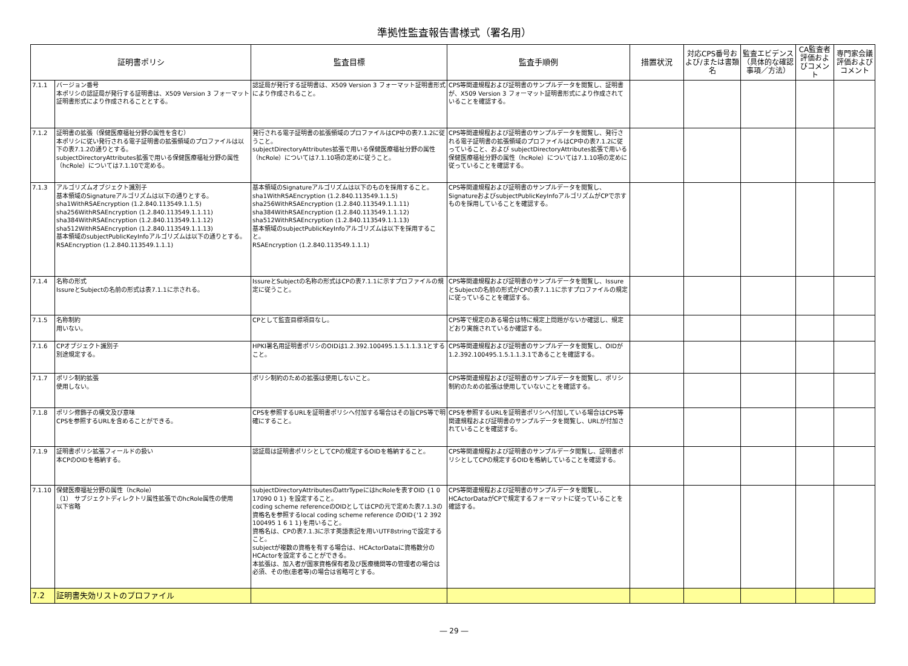準拠性監査報告書様式（署名用）
| 証明書ポリシ | | 監査目標 | 監査手順例 | 措置状況 | 対応CPS番号および/または書類名 | 監査エビデンス（具体的な確認事項／方法） | CA監査者評価およびコメント | 専門家会議評価およびコメント |
| --- | --- | --- | --- | --- | --- | --- | --- | --- |
| 7.1.1 | バージョン番号 本ポリシの認証局が発行する証明書は、X509 Version 3 フォーマット証明書形式により作成されることとする。 | 認証局が発行する証明書は、X509 Version 3 フォーマット証明書形式により作成されること。 | CPS等関連規程および証明書のサンプルデータを閲覧し、証明書が、X509 Version 3 フォーマット証明書形式により作成されていることを確認する。 | | | | | |
| 7.1.2 | 証明書の拡張（保健医療福祉分野の属性を含む） 本ポリシに従い発行される電子証明書の拡張領域のプロファイルは以下の表7.1.2の通りとする。 subjectDirectoryAttributes拡張で用いる保健医療福祉分野の属性（hcRole）については7.1.10で定める。 | 発行される電子証明書の拡張領域のプロファイルはCP中の表7.1.2に従うこと。 subjectDirectoryAttributes拡張で用いる保健医療福祉分野の属性（hcRole）については7.1.10項の定めに従うこと。 | CPS等関連規程および証明書のサンプルデータを閲覧し、発行される電子証明書の拡張領域のプロファイルはCP中の表7.1.2に従っていること、および subjectDirectoryAttributes拡張で用いる保健医療福祉分野の属性（hcRole）については7.1.10項の定めに従っていることを確認する。 | | | | | |
| 7.1.3 | アルゴリズムオブジェクト識別子 基本領域のSignatureアルゴリズムは以下の通りとする。 sha1WithRSAEncryption (1.2.840.113549.1.1.5) sha256WithRSAEncryption (1.2.840.113549.1.1.11) sha384WithRSAEncryption (1.2.840.113549.1.1.12) sha512WithRSAEncryption (1.2.840.113549.1.1.13) 基本領域のsubjectPublicKeyInfoアルゴリズムは以下の通りとする。 RSAEncryption (1.2.840.113549.1.1.1) | 基本領域のSignatureアルゴリズムは以下のものを採用すること。 sha1WithRSAEncryption (1.2.840.113549.1.1.5) sha256WithRSAEncryption (1.2.840.113549.1.1.11) sha384WithRSAEncryption (1.2.840.113549.1.1.12) sha512WithRSAEncryption (1.2.840.113549.1.1.13) 基本領域のsubjectPublicKeyInfoアルゴリズムは以下を採用すること。 RSAEncryption (1.2.840.113549.1.1.1) | CPS等関連規程および証明書のサンプルデータを閲覧し、SignatureおよびsubjectPublicKeyInfoアルゴリズムがCPで示すものを採用していることを確認する。 | | | | | |
| 7.1.4 | 名称の形式 IssureとSubjectの名前の形式は表7.1.1に示される。 | IssureとSubjectの名称の形式はCPの表7.1.1に示すプロファイルの規定に従うこと。 | CPS等関連規程および証明書のサンプルデータを閲覧し、IssureとSubjectの名前の形式がCPの表7.1.1に示すプロファイルの規定に従っていることを確認する。 | | | | | |
| 7.1.5 | 名称制約 用いない。 | CPとして監査目標項目なし。 | CPS等で規定のある場合は特に規定上問題がないか確認し、規定どおり実施されているか確認する。 | | | | | |
| 7.1.6 | CPオブジェクト識別子 別途規定する。 | HPKI署名用証明書ポリシのOIDは1.2.392.100495.1.5.1.1.3.1とすること。 | CPS等関連規程および証明書のサンプルデータを閲覧し、OIDが1.2.392.100495.1.5.1.1.3.1であることを確認する。 | | | | | |
| 7.1.7 | ポリシ制約拡張 使用しない。 | ポリシ制約のための拡張は使用しないこと。 | CPS等関連規程および証明書のサンプルデータを閲覧し、ポリシ制約のための拡張は使用していないことを確認する。 | | | | | |
| 7.1.8 | ポリシ修飾子の構文及び意味 CPSを参照するURLを含めることができる。 | CPSを参照するURLを証明書ポリシへ付加する場合はその旨CPS等で明確にすること。 | CPSを参照するURLを証明書ポリシへ付加している場合はCPS等関連規程および証明書のサンプルデータを閲覧し、URLが付加されていることを確認する。 | | | | | |
| 7.1.9 | 証明書ポリシ拡張フィールドの扱い 本CPのOIDを格納する。 | 認証局は証明書ポリシとしてCPの規定するOIDを格納すること。 | CPS等関連規程および証明書のサンプルデータ閲覧し、証明書ポリシとしてCPの規定するOIDを格納していることを確認する。 | | | | | |
| 7.1.10 | 保健医療福祉分野の属性（hcRole） （1） サブジェクトディレクトリ属性拡張でのhcRole属性の使用 以下省略 | subjectDirectoryAttributesのattrTypeにはhcRoleを表すOID {1 0 17090 0 1} を設定すること。 coding scheme referenceのOIDとしてはCPの元で定めた表7.1.3の資格名を参照するlocal coding scheme reference のOID{'1 2 392 100495 1 6 1 1}を用いること。 資格名は、CPの表7.1.3に示す英語表記を用いUTF8stringで設定すること。 subjectが複数の資格を有する場合は、HCActorDataに資格数分のHCActorを設定することができる。 本拡張は、加入者が国家資格保有者及び医療機関等の管理者の場合は必須、その他(患者等)の場合は省略可とする。 | CPS等関連規程および証明書のサンプルデータを閲覧し、HCActorDataがCPで規定するフォーマットに従っていることを確認する。 | | | | | |
| 7.2 | 証明書失効リストのプロファイル | | | | | | | |
― 29 ―